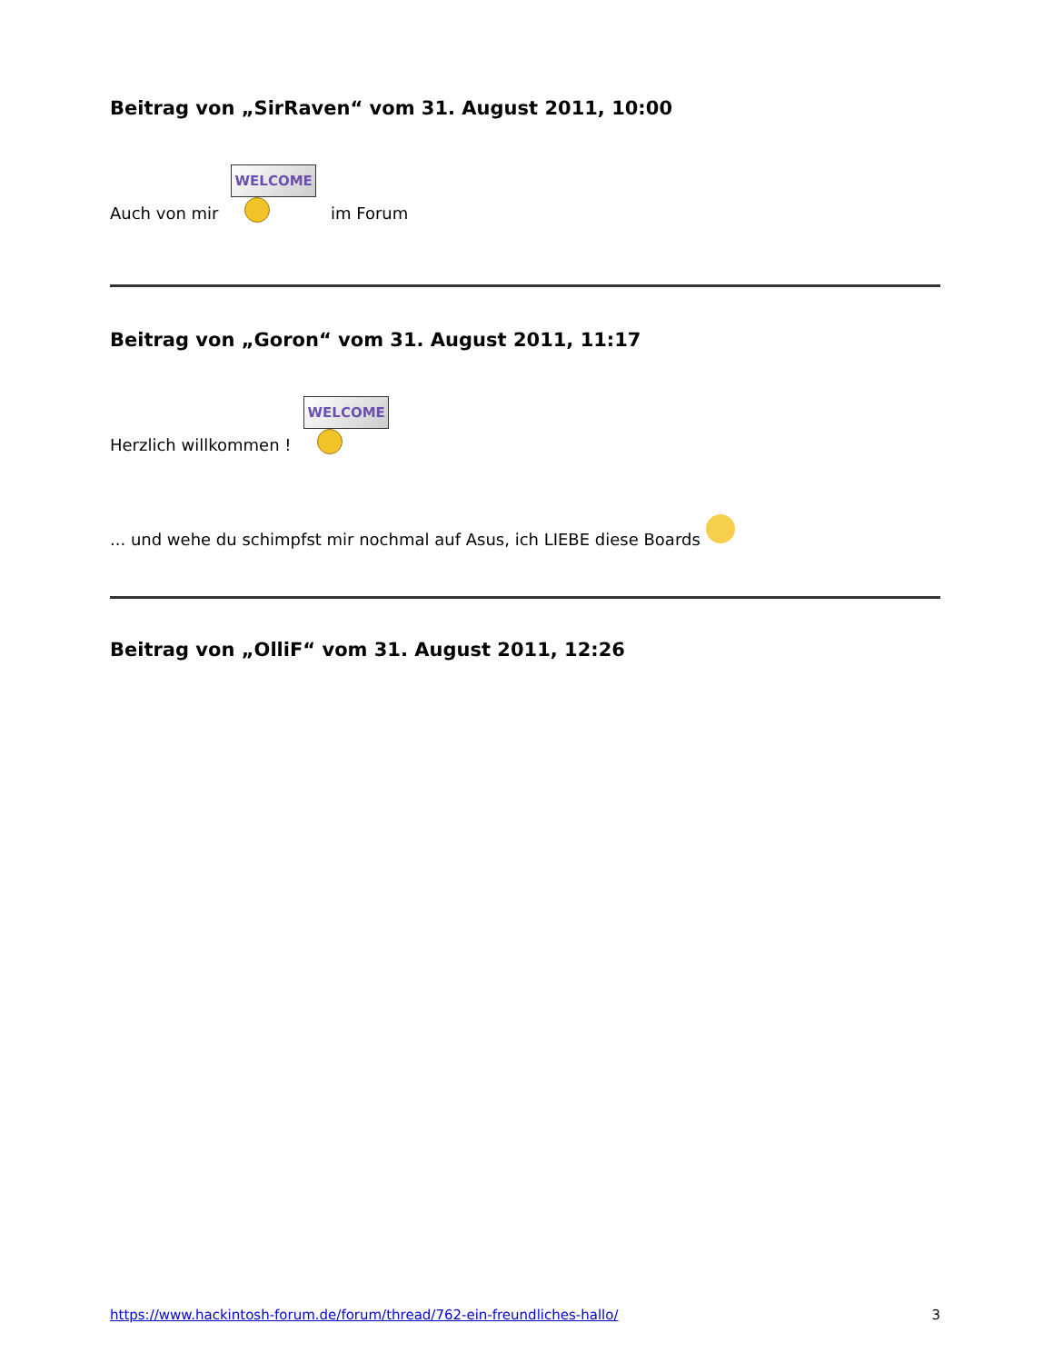Beitrag von „SirRaven“ vom 31. August 2011, 10:00
Auch von mir WELCOME im Forum
Beitrag von „Goron“ vom 31. August 2011, 11:17
Herzlich willkommen ! WELCOME
... und wehe du schimpfst mir nochmal auf Asus, ich LIEBE diese Boards
Beitrag von „OlliF“ vom 31. August 2011, 12:26
https://www.hackintosh-forum.de/forum/thread/762-ein-freundliches-hallo/ 3